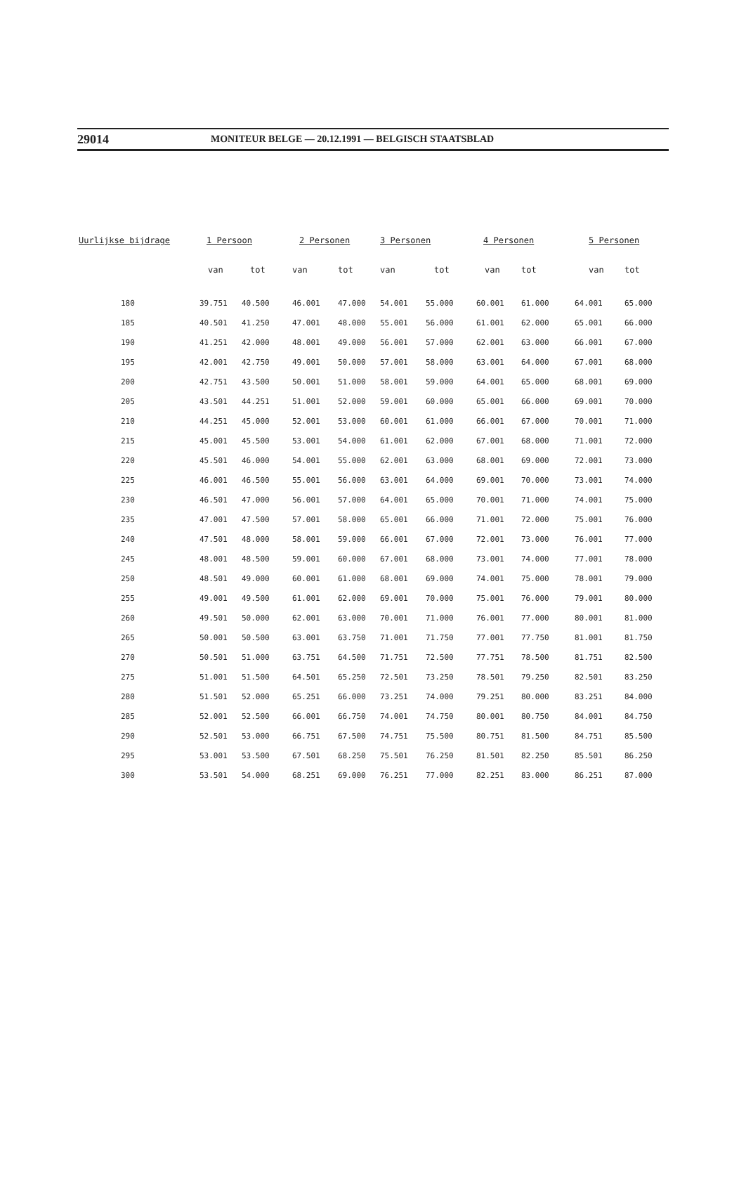29014 MONITEUR BELGE — 20.12.1991 — BELGISCH STAATSBLAD
| Uurlijkse bijdrage | 1 Persoon | | 2 Personen | | 3 Personen | | 4 Personen | | 5 Personen | |
| --- | --- | --- | --- | --- | --- | --- | --- | --- | --- | --- |
| | van | tot | van | tot | van | tot | van | tot | van | tot |
| 180 | 39.751 | 40.500 | 46.001 | 47.000 | 54.001 | 55.000 | 60.001 | 61.000 | 64.001 | 65.000 |
| 185 | 40.501 | 41.250 | 47.001 | 48.000 | 55.001 | 56.000 | 61.001 | 62.000 | 65.001 | 66.000 |
| 190 | 41.251 | 42.000 | 48.001 | 49.000 | 56.001 | 57.000 | 62.001 | 63.000 | 66.001 | 67.000 |
| 195 | 42.001 | 42.750 | 49.001 | 50.000 | 57.001 | 58.000 | 63.001 | 64.000 | 67.001 | 68.000 |
| 200 | 42.751 | 43.500 | 50.001 | 51.000 | 58.001 | 59.000 | 64.001 | 65.000 | 68.001 | 69.000 |
| 205 | 43.501 | 44.251 | 51.001 | 52.000 | 59.001 | 60.000 | 65.001 | 66.000 | 69.001 | 70.000 |
| 210 | 44.251 | 45.000 | 52.001 | 53.000 | 60.001 | 61.000 | 66.001 | 67.000 | 70.001 | 71.000 |
| 215 | 45.001 | 45.500 | 53.001 | 54.000 | 61.001 | 62.000 | 67.001 | 68.000 | 71.001 | 72.000 |
| 220 | 45.501 | 46.000 | 54.001 | 55.000 | 62.001 | 63.000 | 68.001 | 69.000 | 72.001 | 73.000 |
| 225 | 46.001 | 46.500 | 55.001 | 56.000 | 63.001 | 64.000 | 69.001 | 70.000 | 73.001 | 74.000 |
| 230 | 46.501 | 47.000 | 56.001 | 57.000 | 64.001 | 65.000 | 70.001 | 71.000 | 74.001 | 75.000 |
| 235 | 47.001 | 47.500 | 57.001 | 58.000 | 65.001 | 66.000 | 71.001 | 72.000 | 75.001 | 76.000 |
| 240 | 47.501 | 48.000 | 58.001 | 59.000 | 66.001 | 67.000 | 72.001 | 73.000 | 76.001 | 77.000 |
| 245 | 48.001 | 48.500 | 59.001 | 60.000 | 67.001 | 68.000 | 73.001 | 74.000 | 77.001 | 78.000 |
| 250 | 48.501 | 49.000 | 60.001 | 61.000 | 68.001 | 69.000 | 74.001 | 75.000 | 78.001 | 79.000 |
| 255 | 49.001 | 49.500 | 61.001 | 62.000 | 69.001 | 70.000 | 75.001 | 76.000 | 79.001 | 80.000 |
| 260 | 49.501 | 50.000 | 62.001 | 63.000 | 70.001 | 71.000 | 76.001 | 77.000 | 80.001 | 81.000 |
| 265 | 50.001 | 50.500 | 63.001 | 63.750 | 71.001 | 71.750 | 77.001 | 77.750 | 81.001 | 81.750 |
| 270 | 50.501 | 51.000 | 63.751 | 64.500 | 71.751 | 72.500 | 77.751 | 78.500 | 81.751 | 82.500 |
| 275 | 51.001 | 51.500 | 64.501 | 65.250 | 72.501 | 73.250 | 78.501 | 79.250 | 82.501 | 83.250 |
| 280 | 51.501 | 52.000 | 65.251 | 66.000 | 73.251 | 74.000 | 79.251 | 80.000 | 83.251 | 84.000 |
| 285 | 52.001 | 52.500 | 66.001 | 66.750 | 74.001 | 74.750 | 80.001 | 80.750 | 84.001 | 84.750 |
| 290 | 52.501 | 53.000 | 66.751 | 67.500 | 74.751 | 75.500 | 80.751 | 81.500 | 84.751 | 85.500 |
| 295 | 53.001 | 53.500 | 67.501 | 68.250 | 75.501 | 76.250 | 81.501 | 82.250 | 85.501 | 86.250 |
| 300 | 53.501 | 54.000 | 68.251 | 69.000 | 76.251 | 77.000 | 82.251 | 83.000 | 86.251 | 87.000 |